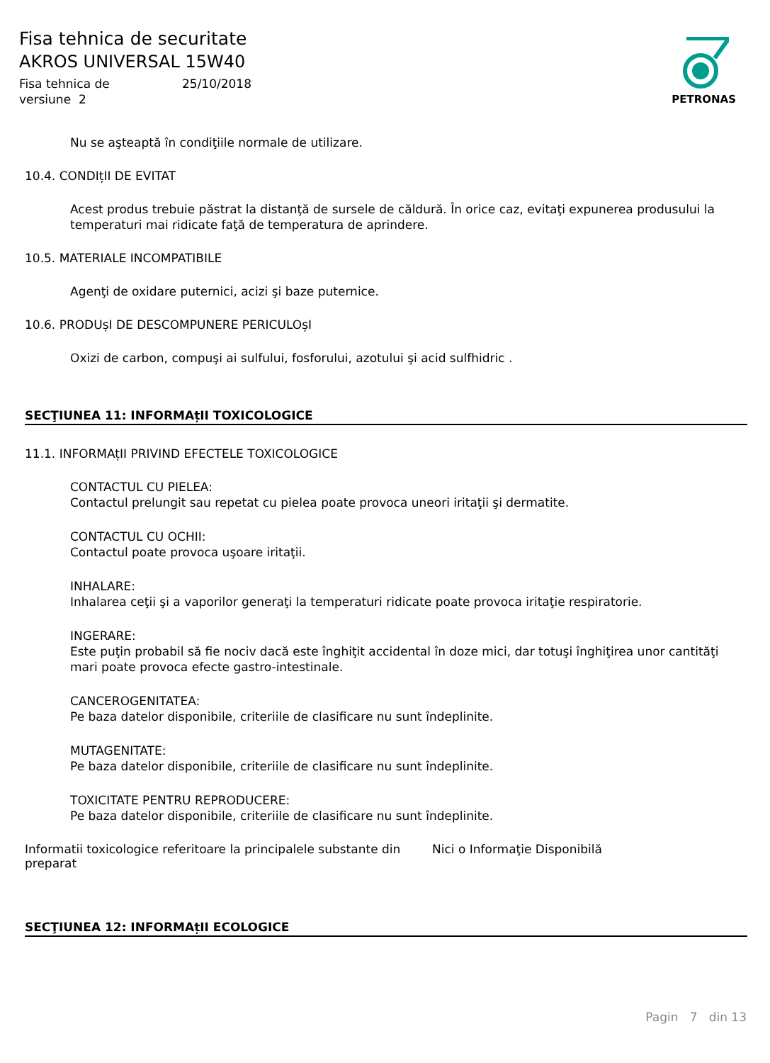Fisa tehnica de securitate
AKROS UNIVERSAL 15W40
Fisa tehnica de 25/10/2018
versiune 2
PETRONAS
Nu se aşteaptă în condiţiile normale de utilizare.
10.4. CONDIțII DE EVITAT
Acest produs trebuie păstrat la distanţă de sursele de căldură. În orice caz, evitaţi expunerea produsului la temperaturi mai ridicate faţă de temperatura de aprindere.
10.5. MATERIALE INCOMPATIBILE
Agenţi de oxidare puternici, acizi şi baze puternice.
10.6. PRODUșI DE DESCOMPUNERE PERICULOșI
Oxizi de carbon, compuşi ai sulfului, fosforului, azotului şi acid sulfhidric .
SECŢIUNEA 11: INFORMAțII TOXICOLOGICE
11.1. INFORMAțII PRIVIND EFECTELE TOXICOLOGICE
CONTACTUL CU PIELEA:
Contactul prelungit sau repetat cu pielea poate provoca uneori iritaţii şi dermatite.
CONTACTUL CU OCHII:
Contactul poate provoca uşoare iritaţii.
INHALARE:
Inhalarea ceţii şi a vaporilor generaţi la temperaturi ridicate poate provoca iritaţie respiratorie.
INGERARE:
Este puţin probabil să fie nociv dacă este înghiţit accidental în doze mici, dar totuşi înghiţirea unor cantităţi mari poate provoca efecte gastro-intestinale.
CANCEROGENITATEA:
Pe baza datelor disponibile, criteriile de clasificare nu sunt îndeplinite.
MUTAGENITATE:
Pe baza datelor disponibile, criteriile de clasificare nu sunt îndeplinite.
TOXICITATE PENTRU REPRODUCERE:
Pe baza datelor disponibile, criteriile de clasificare nu sunt îndeplinite.
Informatii toxicologice referitoare la principalele substante din preparat
Nici o Informaţie Disponibilă
SECŢIUNEA 12: INFORMAțII ECOLOGICE
Pagin 7 din 13